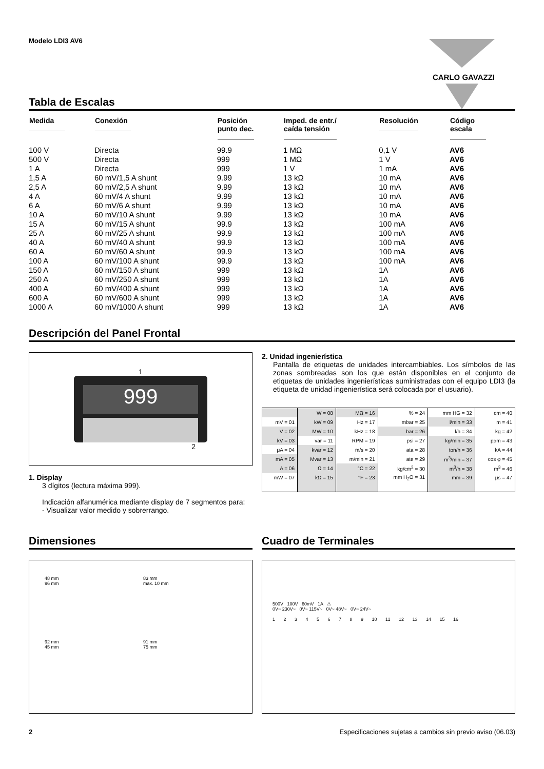Modelo LDI3 AV6
CARLO GAVAZZI
Tabla de Escalas
| Medida | Conexión | Posición punto dec. | Imped. de entr./ caída tensión | Resolución | Código escala |
| --- | --- | --- | --- | --- | --- |
| 100 V | Directa | 99.9 | 1 MΩ | 0,1 V | AV6 |
| 500 V | Directa | 999 | 1 MΩ | 1 V | AV6 |
| 1 A | Directa | 999 | 1 V | 1 mA | AV6 |
| 1,5 A | 60 mV/1,5 A shunt | 9.99 | 13 kΩ | 10 mA | AV6 |
| 2,5 A | 60 mV/2,5 A shunt | 9.99 | 13 kΩ | 10 mA | AV6 |
| 4 A | 60 mV/4 A shunt | 9.99 | 13 kΩ | 10 mA | AV6 |
| 6 A | 60 mV/6 A shunt | 9.99 | 13 kΩ | 10 mA | AV6 |
| 10 A | 60 mV/10 A shunt | 9.99 | 13 kΩ | 10 mA | AV6 |
| 15 A | 60 mV/15 A shunt | 99.9 | 13 kΩ | 100 mA | AV6 |
| 25 A | 60 mV/25 A shunt | 99.9 | 13 kΩ | 100 mA | AV6 |
| 40 A | 60 mV/40 A shunt | 99.9 | 13 kΩ | 100 mA | AV6 |
| 60 A | 60 mV/60 A shunt | 99.9 | 13 kΩ | 100 mA | AV6 |
| 100 A | 60 mV/100 A shunt | 99.9 | 13 kΩ | 100 mA | AV6 |
| 150 A | 60 mV/150 A shunt | 999 | 13 kΩ | 1A | AV6 |
| 250 A | 60 mV/250 A shunt | 999 | 13 kΩ | 1A | AV6 |
| 400 A | 60 mV/400 A shunt | 999 | 13 kΩ | 1A | AV6 |
| 600 A | 60 mV/600 A shunt | 999 | 13 kΩ | 1A | AV6 |
| 1000 A | 60 mV/1000 A shunt | 999 | 13 kΩ | 1A | AV6 |
Descripción del Panel Frontal
1
999
2
1. Display
3 dígitos (lectura máxima 999).
Indicación alfanumérica mediante display de 7 segmentos para:
- Visualizar valor medido y sobrerrango.
2. Unidad ingenierística
Pantalla de etiquetas de unidades intercambiables. Los símbolos de las zonas sombreadas son los que están disponibles en el conjunto de etiquetas de unidades ingenierísticas suministradas con el equipo LDI3 (la etiqueta de unidad ingenierística será colocada por el usuario).
| | W = 08 | MΩ = 16 | % = 24 | mm HG = 32 | cm = 40 |
| mV = 01 | kW = 09 | Hz = 17 | mbar = 25 | l/min = 33 | m = 41 |
| V = 02 | MW = 10 | kHz = 18 | bar = 26 | l/h = 34 | kg = 42 |
| kV = 03 | var = 11 | RPM = 19 | psi = 27 | kg/min = 35 | ppm = 43 |
| μA = 04 | kvar = 12 | m/s = 20 | ata = 28 | ton/h = 36 | kA = 44 |
| mA = 05 | Mvar = 13 | m/min = 21 | ate = 29 | m<sup>3</sup>/min = 37 | cos φ = 45 |
| A = 06 | Ω = 14 | °C = 22 | kg/cm<sup>2</sup> = 30 | m<sup>3</sup>/h = 38 | m<sup>3</sup> = 46 |
| mW = 07 | kΩ = 15 | °F = 23 | mm H<sub>2</sub>O = 31 | mm = 39 | μs = 47 |
Dimensiones
48 mm
96 mm
83 mm
max. 10 mm
92 mm
45 mm
91 mm
75 mm
Cuadro de Terminales
500V 100V 60mV 1A ⚠
0V~ 230V~ 0V~ 115V~ 0V~ 48V~ 0V~ 24V~
1 2 3 4 5 6 7 8 9 10 11 12 13 14 15 16
2 Especificaciones sujetas a cambios sin previo aviso (06.03)